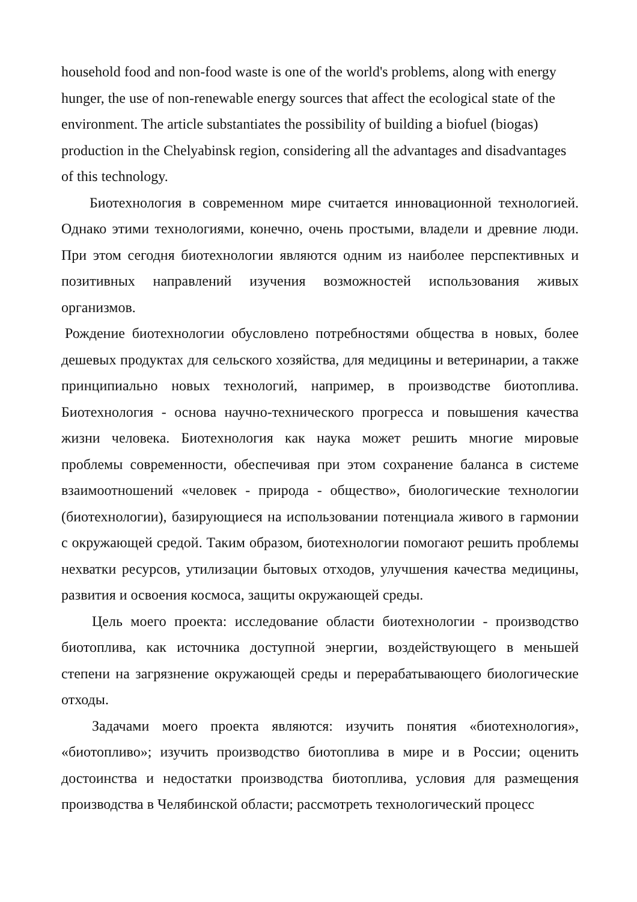household food and non-food waste is one of the world's problems, along with energy hunger, the use of non-renewable energy sources that affect the ecological state of the environment. The article substantiates the possibility of building a biofuel (biogas) production in the Chelyabinsk region, considering all the advantages and disadvantages of this technology.
Биотехнология в современном мире считается инновационной технологией. Однако этими технологиями, конечно, очень простыми, владели и древние люди. При этом сегодня биотехнологии являются одним из наиболее перспективных и позитивных направлений изучения возможностей использования живых организмов.
Рождение биотехнологии обусловлено потребностями общества в новых, более дешевых продуктах для сельского хозяйства, для медицины и ветеринарии, а также принципиально новых технологий, например, в производстве биотоплива. Биотехнология - основа научно-технического прогресса и повышения качества жизни человека. Биотехнология как наука может решить многие мировые проблемы современности, обеспечивая при этом сохранение баланса в системе взаимоотношений «человек - природа - общество», биологические технологии (биотехнологии), базирующиеся на использовании потенциала живого в гармонии с окружающей средой. Таким образом, биотехнологии помогают решить проблемы нехватки ресурсов, утилизации бытовых отходов, улучшения качества медицины, развития и освоения космоса, защиты окружающей среды.
Цель моего проекта: исследование области биотехнологии - производство биотоплива, как источника доступной энергии, воздействующего в меньшей степени на загрязнение окружающей среды и перерабатывающего биологические отходы.
Задачами моего проекта являются: изучить понятия «биотехнология», «биотопливо»; изучить производство биотоплива в мире и в России; оценить достоинства и недостатки производства биотоплива, условия для размещения производства в Челябинской области; рассмотреть технологический процесс